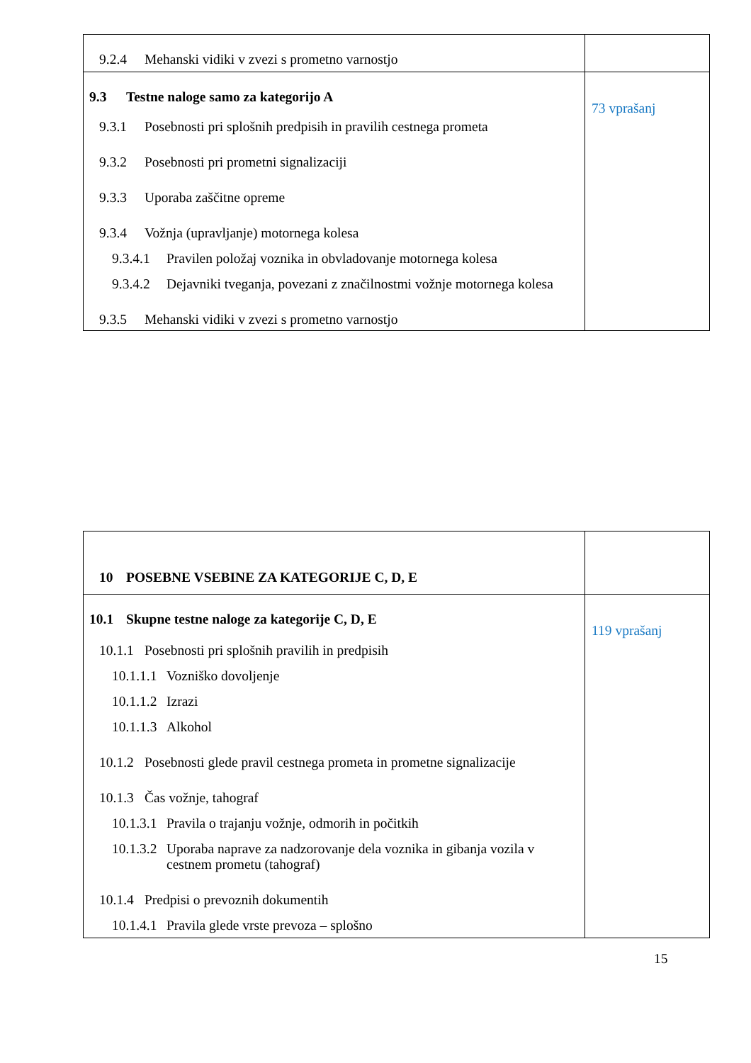| 9.2.4 Mehanski vidiki v zvezi s prometno varnostjo | |
| 9.3 Testne naloge samo za kategorijo A 9.3.1 Posebnosti pri splošnih predpisih in pravilih cestnega prometa 9.3.2 Posebnosti pri prometni signalizaciji 9.3.3 Uporaba zaščitne opreme 9.3.4 Vožnja (upravljanje) motornega kolesa 9.3.4.1 Pravilen položaj voznika in obvladovanje motornega kolesa 9.3.4.2 Dejavniki tveganja, povezani z značilnostmi vožnje motornega kolesa 9.3.5 Mehanski vidiki v zvezi s prometno varnostjo | 73 vprašanj |
| 10 POSEBNE VSEBINE ZA KATEGORIJE C, D, E | |
| 10.1 Skupne testne naloge za kategorije C, D, E 10.1.1 Posebnosti pri splošnih pravilih in predpisih 10.1.1.1 Vozniško dovoljenje 10.1.1.2 Izrazi 10.1.1.3 Alkohol 10.1.2 Posebnosti glede pravil cestnega prometa in prometne signalizacije 10.1.3 Čas vožnje, tahograf 10.1.3.1 Pravila o trajanju vožnje, odmorih in počitkih 10.1.3.2 Uporaba naprave za nadzorovanje dela voznika in gibanja vozila v cestnem prometu (tahograf) 10.1.4 Predpisi o prevoznih dokumentih 10.1.4.1 Pravila glede vrste prevoza – splošno | 119 vprašanj |
15